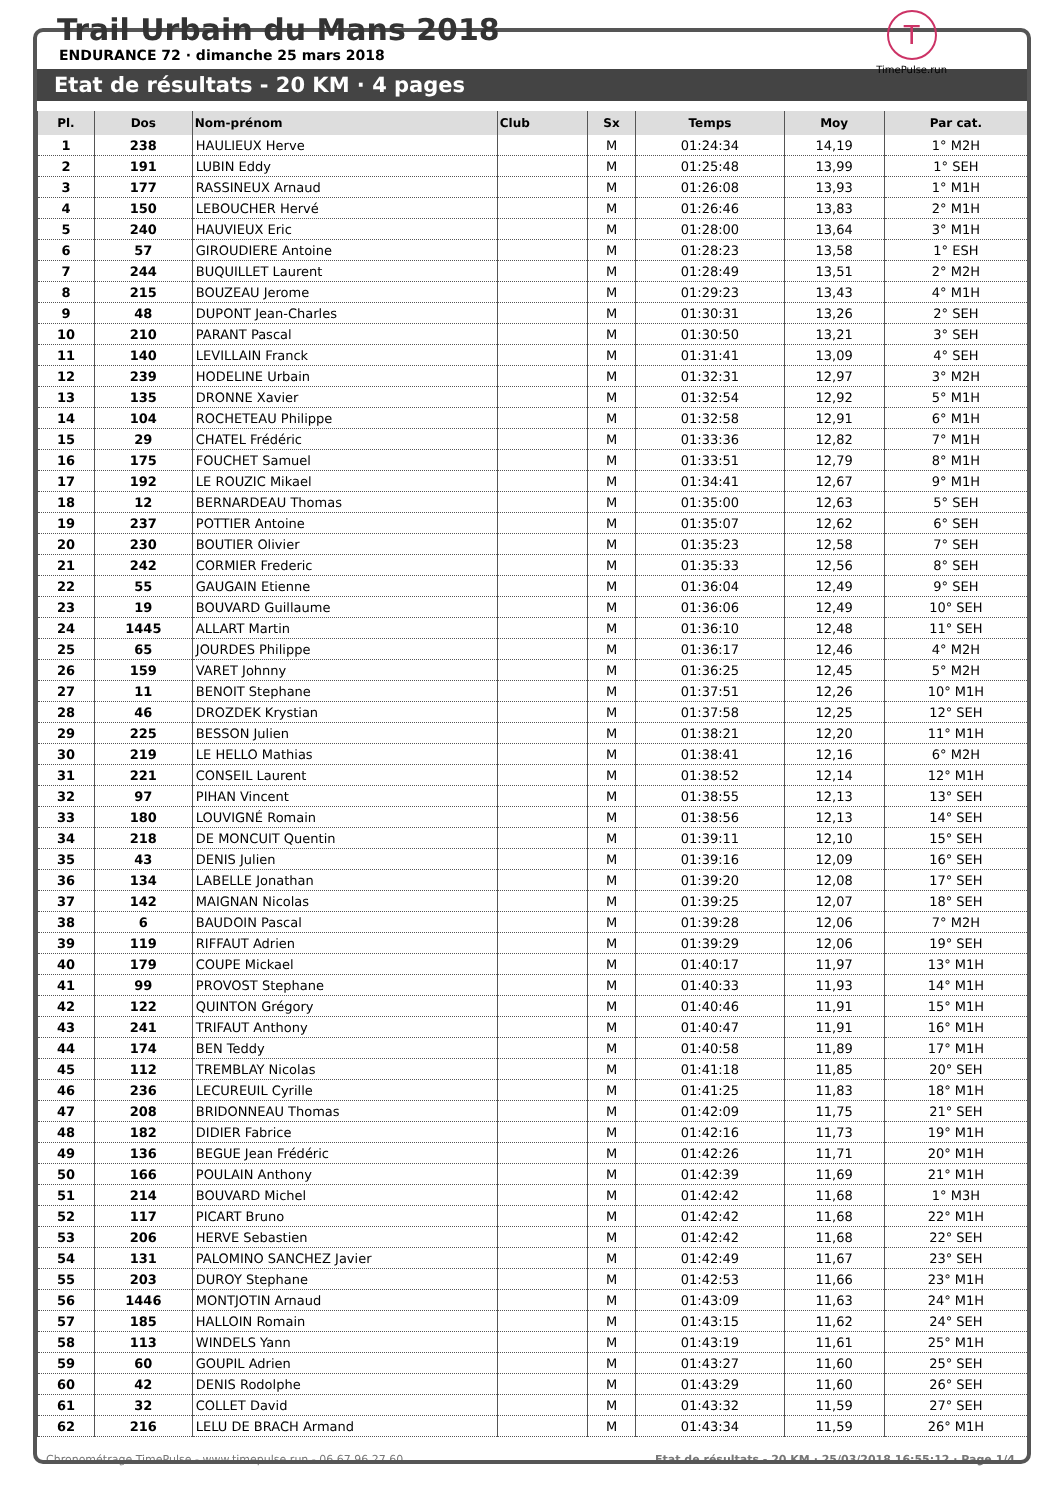Trail Urbain du Mans 2018
ENDURANCE 72 · dimanche 25 mars 2018
T
TimePulse.run
Etat de résultats - 20 KM · 4 pages
| Pl. | Dos | Nom-prénom | Club | Sx | Temps | Moy | Par cat. |
| --- | --- | --- | --- | --- | --- | --- | --- |
| 1 | 238 | HAULIEUX Herve | | M | 01:24:34 | 14,19 | 1° M2H |
| 2 | 191 | LUBIN Eddy | | M | 01:25:48 | 13,99 | 1° SEH |
| 3 | 177 | RASSINEUX Arnaud | | M | 01:26:08 | 13,93 | 1° M1H |
| 4 | 150 | LEBOUCHER Hervé | | M | 01:26:46 | 13,83 | 2° M1H |
| 5 | 240 | HAUVIEUX Eric | | M | 01:28:00 | 13,64 | 3° M1H |
| 6 | 57 | GIROUDIERE Antoine | | M | 01:28:23 | 13,58 | 1° ESH |
| 7 | 244 | BUQUILLET Laurent | | M | 01:28:49 | 13,51 | 2° M2H |
| 8 | 215 | BOUZEAU Jerome | | M | 01:29:23 | 13,43 | 4° M1H |
| 9 | 48 | DUPONT Jean-Charles | | M | 01:30:31 | 13,26 | 2° SEH |
| 10 | 210 | PARANT Pascal | | M | 01:30:50 | 13,21 | 3° SEH |
| 11 | 140 | LEVILLAIN Franck | | M | 01:31:41 | 13,09 | 4° SEH |
| 12 | 239 | HODELINE Urbain | | M | 01:32:31 | 12,97 | 3° M2H |
| 13 | 135 | DRONNE Xavier | | M | 01:32:54 | 12,92 | 5° M1H |
| 14 | 104 | ROCHETEAU Philippe | | M | 01:32:58 | 12,91 | 6° M1H |
| 15 | 29 | CHATEL Frédéric | | M | 01:33:36 | 12,82 | 7° M1H |
| 16 | 175 | FOUCHET Samuel | | M | 01:33:51 | 12,79 | 8° M1H |
| 17 | 192 | LE ROUZIC Mikael | | M | 01:34:41 | 12,67 | 9° M1H |
| 18 | 12 | BERNARDEAU Thomas | | M | 01:35:00 | 12,63 | 5° SEH |
| 19 | 237 | POTTIER Antoine | | M | 01:35:07 | 12,62 | 6° SEH |
| 20 | 230 | BOUTIER Olivier | | M | 01:35:23 | 12,58 | 7° SEH |
| 21 | 242 | CORMIER Frederic | | M | 01:35:33 | 12,56 | 8° SEH |
| 22 | 55 | GAUGAIN Etienne | | M | 01:36:04 | 12,49 | 9° SEH |
| 23 | 19 | BOUVARD Guillaume | | M | 01:36:06 | 12,49 | 10° SEH |
| 24 | 1445 | ALLART Martin | | M | 01:36:10 | 12,48 | 11° SEH |
| 25 | 65 | JOURDES Philippe | | M | 01:36:17 | 12,46 | 4° M2H |
| 26 | 159 | VARET Johnny | | M | 01:36:25 | 12,45 | 5° M2H |
| 27 | 11 | BENOIT Stephane | | M | 01:37:51 | 12,26 | 10° M1H |
| 28 | 46 | DROZDEK Krystian | | M | 01:37:58 | 12,25 | 12° SEH |
| 29 | 225 | BESSON Julien | | M | 01:38:21 | 12,20 | 11° M1H |
| 30 | 219 | LE HELLO Mathias | | M | 01:38:41 | 12,16 | 6° M2H |
| 31 | 221 | CONSEIL Laurent | | M | 01:38:52 | 12,14 | 12° M1H |
| 32 | 97 | PIHAN Vincent | | M | 01:38:55 | 12,13 | 13° SEH |
| 33 | 180 | LOUVIGNÉ Romain | | M | 01:38:56 | 12,13 | 14° SEH |
| 34 | 218 | DE MONCUIT Quentin | | M | 01:39:11 | 12,10 | 15° SEH |
| 35 | 43 | DENIS Julien | | M | 01:39:16 | 12,09 | 16° SEH |
| 36 | 134 | LABELLE Jonathan | | M | 01:39:20 | 12,08 | 17° SEH |
| 37 | 142 | MAIGNAN Nicolas | | M | 01:39:25 | 12,07 | 18° SEH |
| 38 | 6 | BAUDOIN Pascal | | M | 01:39:28 | 12,06 | 7° M2H |
| 39 | 119 | RIFFAUT Adrien | | M | 01:39:29 | 12,06 | 19° SEH |
| 40 | 179 | COUPE Mickael | | M | 01:40:17 | 11,97 | 13° M1H |
| 41 | 99 | PROVOST Stephane | | M | 01:40:33 | 11,93 | 14° M1H |
| 42 | 122 | QUINTON Grégory | | M | 01:40:46 | 11,91 | 15° M1H |
| 43 | 241 | TRIFAUT Anthony | | M | 01:40:47 | 11,91 | 16° M1H |
| 44 | 174 | BEN Teddy | | M | 01:40:58 | 11,89 | 17° M1H |
| 45 | 112 | TREMBLAY Nicolas | | M | 01:41:18 | 11,85 | 20° SEH |
| 46 | 236 | LECUREUIL Cyrille | | M | 01:41:25 | 11,83 | 18° M1H |
| 47 | 208 | BRIDONNEAU Thomas | | M | 01:42:09 | 11,75 | 21° SEH |
| 48 | 182 | DIDIER Fabrice | | M | 01:42:16 | 11,73 | 19° M1H |
| 49 | 136 | BEGUE Jean Frédéric | | M | 01:42:26 | 11,71 | 20° M1H |
| 50 | 166 | POULAIN Anthony | | M | 01:42:39 | 11,69 | 21° M1H |
| 51 | 214 | BOUVARD Michel | | M | 01:42:42 | 11,68 | 1° M3H |
| 52 | 117 | PICART Bruno | | M | 01:42:42 | 11,68 | 22° M1H |
| 53 | 206 | HERVE Sebastien | | M | 01:42:42 | 11,68 | 22° SEH |
| 54 | 131 | PALOMINO SANCHEZ Javier | | M | 01:42:49 | 11,67 | 23° SEH |
| 55 | 203 | DUROY Stephane | | M | 01:42:53 | 11,66 | 23° M1H |
| 56 | 1446 | MONTJOTIN Arnaud | | M | 01:43:09 | 11,63 | 24° M1H |
| 57 | 185 | HALLOIN Romain | | M | 01:43:15 | 11,62 | 24° SEH |
| 58 | 113 | WINDELS Yann | | M | 01:43:19 | 11,61 | 25° M1H |
| 59 | 60 | GOUPIL Adrien | | M | 01:43:27 | 11,60 | 25° SEH |
| 60 | 42 | DENIS Rodolphe | | M | 01:43:29 | 11,60 | 26° SEH |
| 61 | 32 | COLLET David | | M | 01:43:32 | 11,59 | 27° SEH |
| 62 | 216 | LELU DE BRACH Armand | | M | 01:43:34 | 11,59 | 26° M1H |
Chronométrage TimePulse - www.timepulse.run - 06.67.96.27.60 Etat de résultats - 20 KM · 25/03/2018 16:55:12 · Page 1/4